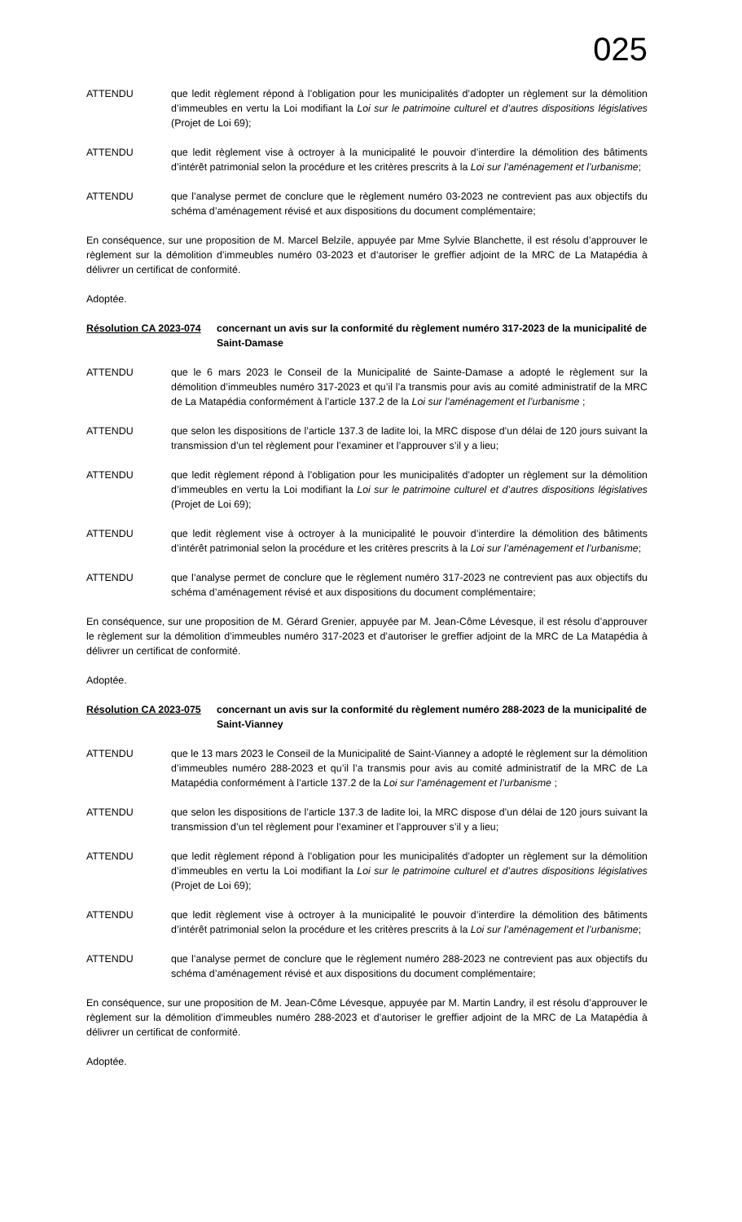025
ATTENDU que ledit règlement répond à l’obligation pour les municipalités d’adopter un règlement sur la démolition d’immeubles en vertu la Loi modifiant la Loi sur le patrimoine culturel et d’autres dispositions législatives (Projet de Loi 69);
ATTENDU que ledit règlement vise à octroyer à la municipalité le pouvoir d’interdire la démolition des bâtiments d’intérêt patrimonial selon la procédure et les critères prescrits à la Loi sur l’aménagement et l’urbanisme;
ATTENDU que l’analyse permet de conclure que le règlement numéro 03-2023 ne contrevient pas aux objectifs du schéma d’aménagement révisé et aux dispositions du document complémentaire;
En conséquence, sur une proposition de M. Marcel Belzile, appuyée par Mme Sylvie Blanchette, il est résolu d’approuver le règlement sur la démolition d’immeubles numéro 03-2023 et d’autoriser le greffier adjoint de la MRC de La Matapédia à délivrer un certificat de conformité.
Adoptée.
Résolution CA 2023-074
concernant un avis sur la conformité du règlement numéro 317-2023 de la municipalité de Saint-Damase
ATTENDU que le 6 mars 2023 le Conseil de la Municipalité de Sainte-Damase a adopté le règlement sur la démolition d’immeubles numéro 317-2023 et qu’il l’a transmis pour avis au comité administratif de la MRC de La Matapédia conformément à l’article 137.2 de la Loi sur l’aménagement et l’urbanisme ;
ATTENDU que selon les dispositions de l’article 137.3 de ladite loi, la MRC dispose d’un délai de 120 jours suivant la transmission d’un tel règlement pour l’examiner et l’approuver s’il y a lieu;
ATTENDU que ledit règlement répond à l’obligation pour les municipalités d’adopter un règlement sur la démolition d’immeubles en vertu la Loi modifiant la Loi sur le patrimoine culturel et d’autres dispositions législatives (Projet de Loi 69);
ATTENDU que ledit règlement vise à octroyer à la municipalité le pouvoir d’interdire la démolition des bâtiments d’intérêt patrimonial selon la procédure et les critères prescrits à la Loi sur l’aménagement et l’urbanisme;
ATTENDU que l’analyse permet de conclure que le règlement numéro 317-2023 ne contrevient pas aux objectifs du schéma d’aménagement révisé et aux dispositions du document complémentaire;
En conséquence, sur une proposition de M. Gérard Grenier, appuyée par M. Jean-Côme Lévesque, il est résolu d’approuver le règlement sur la démolition d’immeubles numéro 317-2023 et d’autoriser le greffier adjoint de la MRC de La Matapédia à délivrer un certificat de conformité.
Adoptée.
Résolution CA 2023-075
concernant un avis sur la conformité du règlement numéro 288-2023 de la municipalité de Saint-Vianney
ATTENDU que le 13 mars 2023 le Conseil de la Municipalité de Saint-Vianney a adopté le règlement sur la démolition d’immeubles numéro 288-2023 et qu’il l’a transmis pour avis au comité administratif de la MRC de La Matapédia conformément à l’article 137.2 de la Loi sur l’aménagement et l’urbanisme ;
ATTENDU que selon les dispositions de l’article 137.3 de ladite loi, la MRC dispose d’un délai de 120 jours suivant la transmission d’un tel règlement pour l’examiner et l’approuver s’il y a lieu;
ATTENDU que ledit règlement répond à l’obligation pour les municipalités d’adopter un règlement sur la démolition d’immeubles en vertu la Loi modifiant la Loi sur le patrimoine culturel et d’autres dispositions législatives (Projet de Loi 69);
ATTENDU que ledit règlement vise à octroyer à la municipalité le pouvoir d’interdire la démolition des bâtiments d’intérêt patrimonial selon la procédure et les critères prescrits à la Loi sur l’aménagement et l’urbanisme;
ATTENDU que l’analyse permet de conclure que le règlement numéro 288-2023 ne contrevient pas aux objectifs du schéma d’aménagement révisé et aux dispositions du document complémentaire;
En conséquence, sur une proposition de M. Jean-Côme Lévesque, appuyée par M. Martin Landry, il est résolu d’approuver le règlement sur la démolition d’immeubles numéro 288-2023 et d’autoriser le greffier adjoint de la MRC de La Matapédia à délivrer un certificat de conformité.
Adoptée.